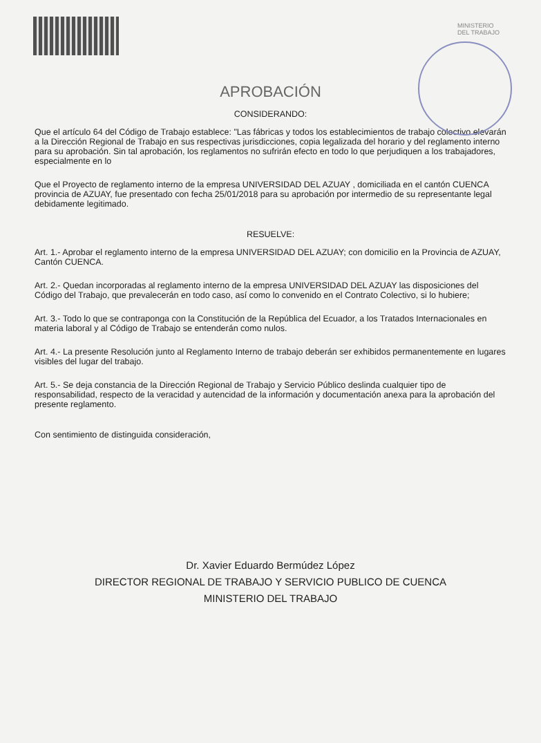MINISTERIO
DEL TRABAJO
APROBACIÓN
CONSIDERANDO:
Que el artículo 64 del Código de Trabajo establece: "Las fábricas y todos los establecimientos de trabajo colectivo elevarán a la Dirección Regional de Trabajo en sus respectivas jurisdicciones, copia legalizada del horario y del reglamento interno para su aprobación. Sin tal aprobación, los reglamentos no sufrirán efecto en todo lo que perjudiquen a los trabajadores, especialmente en lo
Que el Proyecto de reglamento interno de la empresa UNIVERSIDAD DEL AZUAY , domiciliada en el cantón CUENCA provincia de AZUAY, fue presentado con fecha 25/01/2018 para su aprobación por intermedio de su representante legal debidamente legitimado.
RESUELVE:
Art. 1.- Aprobar el reglamento interno de la empresa UNIVERSIDAD DEL AZUAY; con domicilio en la Provincia de AZUAY, Cantón CUENCA.
Art. 2.- Quedan incorporadas al reglamento interno de la empresa UNIVERSIDAD DEL AZUAY las disposiciones del Código del Trabajo, que prevalecerán en todo caso, así como lo convenido en el Contrato Colectivo, si lo hubiere;
Art. 3.- Todo lo que se contraponga con la Constitución de la República del Ecuador, a los Tratados Internacionales en materia laboral y al Código de Trabajo se entenderán como nulos.
Art. 4.- La presente Resolución junto al Reglamento Interno de trabajo deberán ser exhibidos permanentemente en lugares visibles del lugar del trabajo.
Art. 5.- Se deja constancia de la Dirección Regional de Trabajo y Servicio Público deslinda cualquier tipo de responsabilidad, respecto de la veracidad y autencidad de la información y documentación anexa para la aprobación del presente reglamento.
Con sentimiento de distinguida consideración,
Dr. Xavier Eduardo Bermúdez López
DIRECTOR REGIONAL DE TRABAJO Y SERVICIO PUBLICO DE CUENCA
MINISTERIO DEL TRABAJO